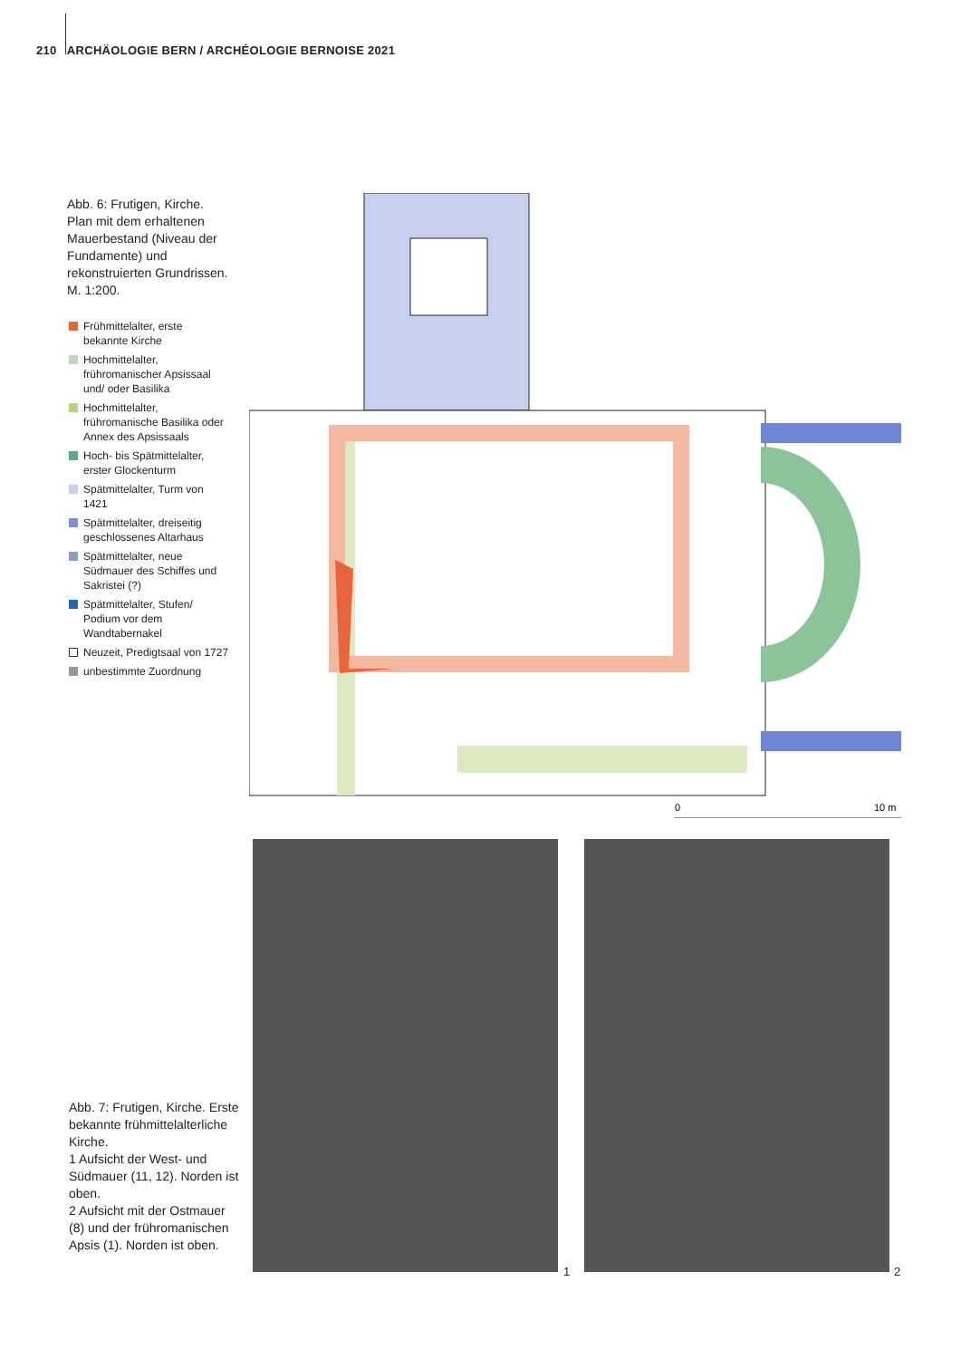210 ARCHÄOLOGIE BERN / ARCHÉOLOGIE BERNOISE 2021
Abb. 6: Frutigen, Kirche. Plan mit dem erhaltenen Mauerbestand (Niveau der Fundamente) und rekonstruierten Grundrissen. M. 1:200.
Frühmittelalter, erste bekannte Kirche
Hochmittelalter, frühromanischer Apsissaal und/ oder Basilika
Hochmittelalter, frühromanische Basilika oder Annex des Apsissaals
Hoch- bis Spätmittelalter, erster Glockenturm
Spätmittelalter, Turm von 1421
Spätmittelalter, dreiseitig geschlossenes Altarhaus
Spätmittelalter, neue Südmauer des Schiffes und Sakristei (?)
Spätmittelalter, Stufen/ Podium vor dem Wandtabernakel
Neuzeit, Predigtsaal von 1727
unbestimmte Zuordnung
0
10 m
Abb. 7: Frutigen, Kirche. Erste bekannte frühmittelalterliche Kirche.
1 Aufsicht der West- und Südmauer (11, 12). Norden ist oben.
2 Aufsicht mit der Ostmauer (8) und der frühromanischen Apsis (1). Norden ist oben.
1 2